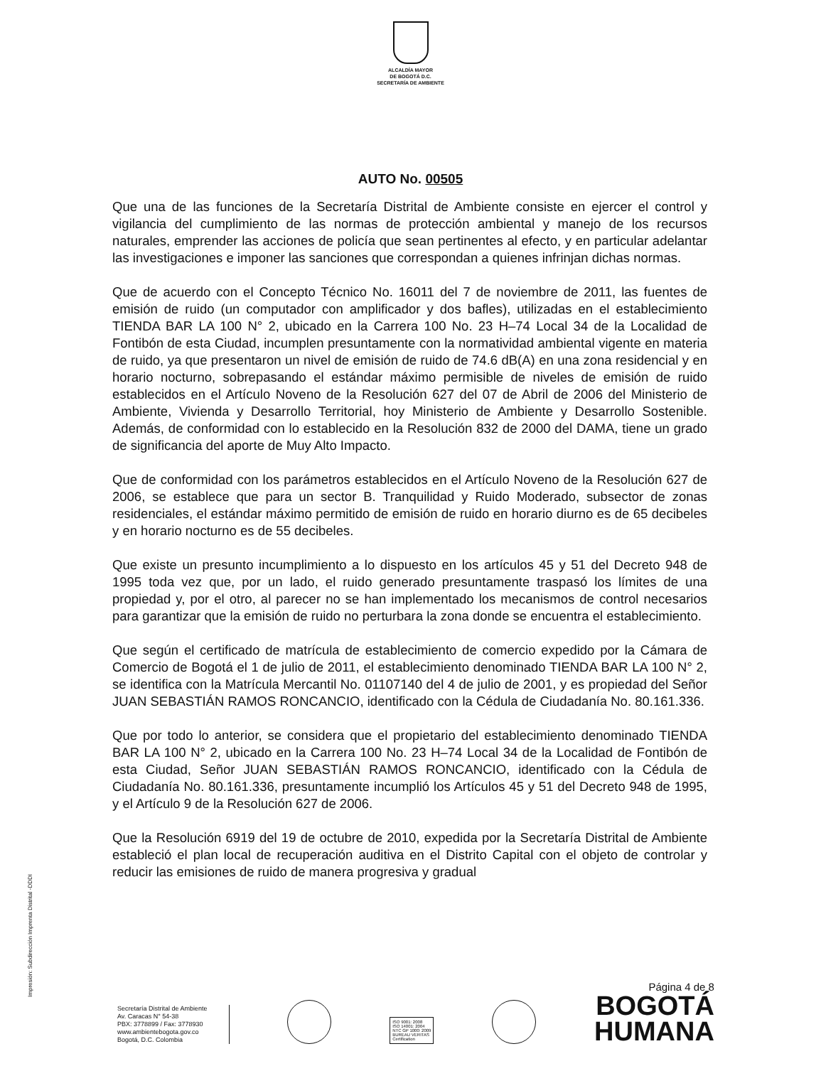ALCALDÍA MAYOR
DE BOGOTÁ D.C.
SECRETARÍA DE AMBIENTE
AUTO No. 00505
Que una de las funciones de la Secretaría Distrital de Ambiente consiste en ejercer el control y vigilancia del cumplimiento de las normas de protección ambiental y manejo de los recursos naturales, emprender las acciones de policía que sean pertinentes al efecto, y en particular adelantar las investigaciones e imponer las sanciones que correspondan a quienes infrinjan dichas normas.
Que de acuerdo con el Concepto Técnico No. 16011 del 7 de noviembre de 2011, las fuentes de emisión de ruido (un computador con amplificador y dos bafles), utilizadas en el establecimiento TIENDA BAR LA 100 N° 2, ubicado en la Carrera 100 No. 23 H–74 Local 34 de la Localidad de Fontibón de esta Ciudad, incumplen presuntamente con la normatividad ambiental vigente en materia de ruido, ya que presentaron un nivel de emisión de ruido de 74.6 dB(A) en una zona residencial y en horario nocturno, sobrepasando el estándar máximo permisible de niveles de emisión de ruido establecidos en el Artículo Noveno de la Resolución 627 del 07 de Abril de 2006 del Ministerio de Ambiente, Vivienda y Desarrollo Territorial, hoy Ministerio de Ambiente y Desarrollo Sostenible. Además, de conformidad con lo establecido en la Resolución 832 de 2000 del DAMA, tiene un grado de significancia del aporte de Muy Alto Impacto.
Que de conformidad con los parámetros establecidos en el Artículo Noveno de la Resolución 627 de 2006, se establece que para un sector B. Tranquilidad y Ruido Moderado, subsector de zonas residenciales, el estándar máximo permitido de emisión de ruido en horario diurno es de 65 decibeles y en horario nocturno es de 55 decibeles.
Que existe un presunto incumplimiento a lo dispuesto en los artículos 45 y 51 del Decreto 948 de 1995 toda vez que, por un lado, el ruido generado presuntamente traspasó los límites de una propiedad y, por el otro, al parecer no se han implementado los mecanismos de control necesarios para garantizar que la emisión de ruido no perturbara la zona donde se encuentra el establecimiento.
Que según el certificado de matrícula de establecimiento de comercio expedido por la Cámara de Comercio de Bogotá el 1 de julio de 2011, el establecimiento denominado TIENDA BAR LA 100 N° 2, se identifica con la Matrícula Mercantil No. 01107140 del 4 de julio de 2001, y es propiedad del Señor JUAN SEBASTIÁN RAMOS RONCANCIO, identificado con la Cédula de Ciudadanía No. 80.161.336.
Que por todo lo anterior, se considera que el propietario del establecimiento denominado TIENDA BAR LA 100 N° 2, ubicado en la Carrera 100 No. 23 H–74 Local 34 de la Localidad de Fontibón de esta Ciudad, Señor JUAN SEBASTIÁN RAMOS RONCANCIO, identificado con la Cédula de Ciudadanía No. 80.161.336, presuntamente incumplió los Artículos 45 y 51 del Decreto 948 de 1995, y el Artículo 9 de la Resolución 627 de 2006.
Que la Resolución 6919 del 19 de octubre de 2010, expedida por la Secretaría Distrital de Ambiente estableció el plan local de recuperación auditiva en el Distrito Capital con el objeto de controlar y reducir las emisiones de ruido de manera progresiva y gradual
Impresión: Subdirección Imprenta Distrital -DDDI
Secretaría Distrital de Ambiente
Av. Caracas N° 54-38
PBX: 3778899 / Fax: 3778930
www.ambientebogota.gov.co
Bogotá, D.C. Colombia
ISO 9001: 2008
ISO 14001: 2004
NTC GP 1000: 2009
BUREAU VERITAS
Certification
Página 4 de 8
BOGOTÁ
HUMANA